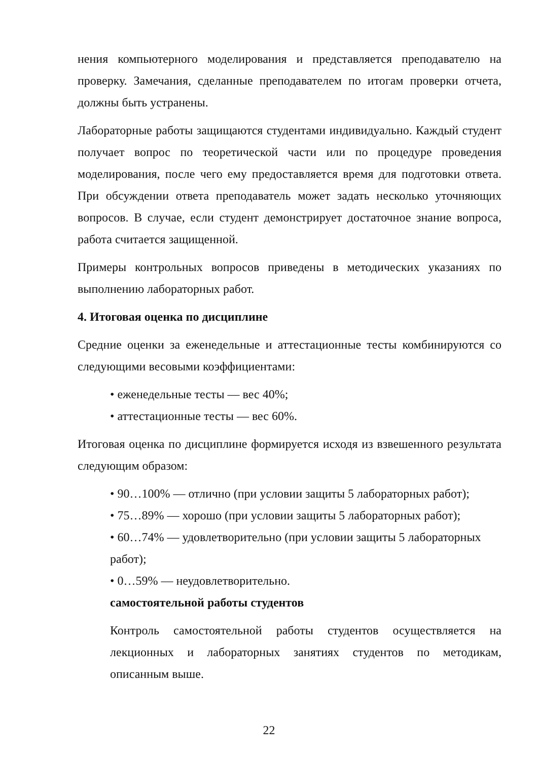нения компьютерного моделирования и представляется преподавателю на проверку. Замечания, сделанные преподавателем по итогам проверки отчета, должны быть устранены.
Лабораторные работы защищаются студентами индивидуально. Каждый студент получает вопрос по теоретической части или по процедуре проведения моделирования, после чего ему предоставляется время для подготовки ответа. При обсуждении ответа преподаватель может задать несколько уточняющих вопросов. В случае, если студент демонстрирует достаточное знание вопроса, работа считается защищенной.
Примеры контрольных вопросов приведены в методических указаниях по выполнению лабораторных работ.
4. Итоговая оценка по дисциплине
Средние оценки за еженедельные и аттестационные тесты комбинируются со следующими весовыми коэффициентами:
• еженедельные тесты — вес 40%;
• аттестационные тесты — вес 60%.
Итоговая оценка по дисциплине формируется исходя из взвешенного результата следующим образом:
• 90…100% — отлично (при условии защиты 5 лабораторных работ);
• 75…89% — хорошо (при условии защиты 5 лабораторных работ);
• 60…74% — удовлетворительно (при условии защиты 5 лабораторных работ);
• 0…59% — неудовлетворительно.
самостоятельной работы студентов
Контроль самостоятельной работы студентов осуществляется на лекционных и лабораторных занятиях студентов по методикам, описанным выше.
22